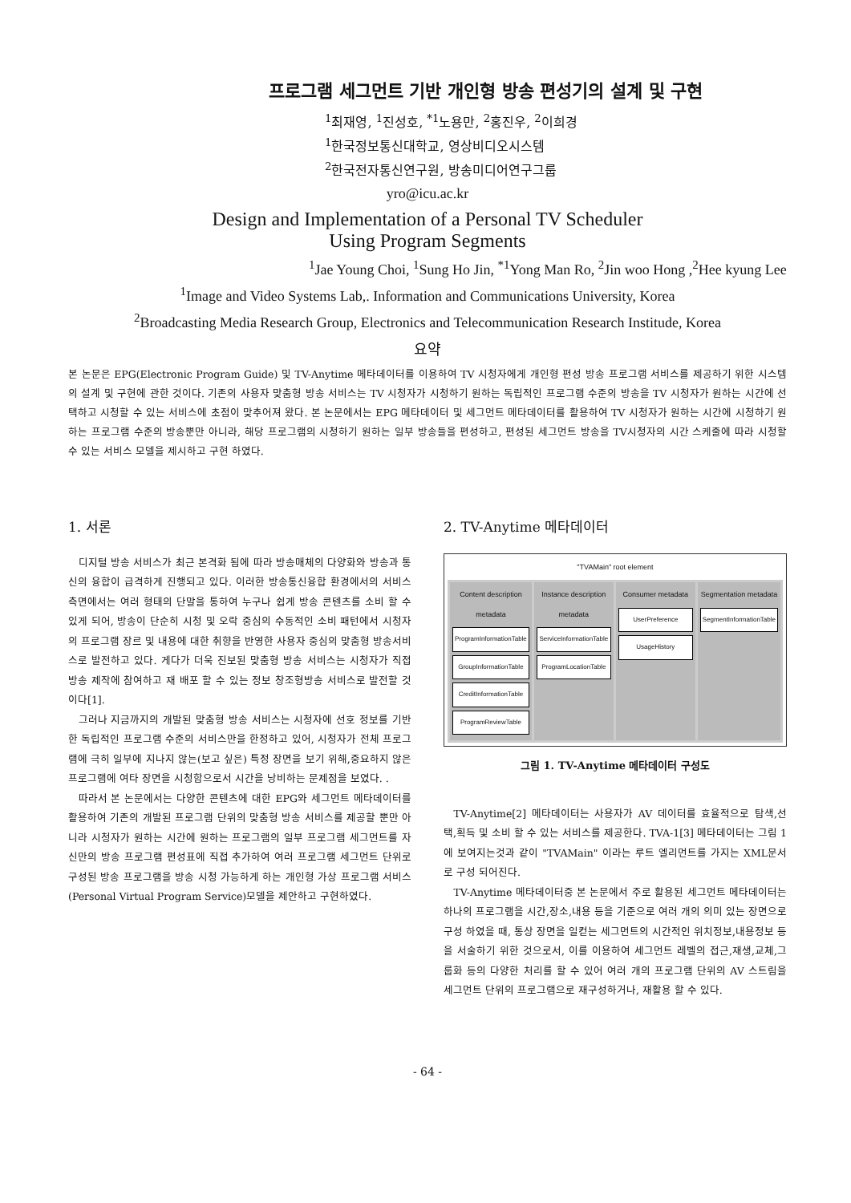프로그램 세그먼트 기반 개인형 방송 편성기의 설계 및 구현
<sup>1</sup> 최재영, <sup>1</sup>진성호, <sup>*1</sup>노용만, <sup>2</sup>홍진우, <sup>2</sup>이희경
<sup>1</sup> 한국정보통신대학교, 영상비디오시스템
<sup>2</sup> 한국전자통신연구원, 방송미디어연구그룹
yro@icu.ac.kr
Design and Implementation of a Personal TV Scheduler
Using Program Segments
<sup>1</sup> Jae Young Choi, <sup>1</sup>Sung Ho Jin, <sup>*1</sup>Yong Man Ro, <sup>2</sup>Jin woo Hong ,<sup>2</sup>Hee kyung Lee
<sup>1</sup> Image and Video Systems Lab,. Information and Communications University, Korea
<sup>2</sup> Broadcasting Media Research Group, Electronics and Telecommunication Research Institude, Korea
요약
본 논문은 EPG(Electronic Program Guide) 및 TV-Anytime 메타데이터를 이용하여 TV 시청자에게 개인형 편성 방송 프로그램 서비스를 제공하기 위한 시스템의 설계 및 구현에 관한 것이다. 기존의 사용자 맞춤형 방송 서비스는 TV 시청자가 시청하기 원하는 독립적인 프로그램 수준의 방송을 TV 시청자가 원하는 시간에 선택하고 시청할 수 있는 서비스에 초점이 맞추어져 왔다. 본 논문에서는 EPG 메타데이터 및 세그먼트 메타데이터를 활용하여 TV 시청자가 원하는 시간에 시청하기 원하는 프로그램 수준의 방송뿐만 아니라, 해당 프로그램의 시청하기 원하는 일부 방송들을 편성하고, 편성된 세그먼트 방송을 TV시청자의 시간 스케줄에 따라 시청할 수 있는 서비스 모델을 제시하고 구현 하였다.
1. 서론
디지털 방송 서비스가 최근 본격화 됨에 따라 방송매체의 다양화와 방송과 통신의 융합이 급격하게 진행되고 있다. 이러한 방송통신융합 환경에서의 서비스 측면에서는 여러 형태의 단말을 통하여 누구나 쉽게 방송 콘텐츠를 소비 할 수 있게 되어, 방송이 단순히 시청 및 오락 중심의 수동적인 소비 패턴에서 시청자의 프로그램 장르 및 내용에 대한 취향을 반영한 사용자 중심의 맞춤형 방송서비스로 발전하고 있다. 게다가 더욱 진보된 맞춤형 방송 서비스는 시청자가 직접 방송 제작에 참여하고 재 배포 할 수 있는 정보 창조형방송 서비스로 발전할 것이다[1].
그러나 지금까지의 개발된 맞춤형 방송 서비스는 시청자에 선호 정보를 기반한 독립적인 프로그램 수준의 서비스만을 한정하고 있어, 시청자가 전체 프로그램에 극히 일부에 지나지 않는(보고 싶은) 특정 장면을 보기 위해,중요하지 않은 프로그램에 여타 장면을 시청함으로서 시간을 낭비하는 문제점을 보였다. .
따라서 본 논문에서는 다양한 콘텐츠에 대한 EPG와 세그먼트 메타데이터를 활용하여 기존의 개발된 프로그램 단위의 맞춤형 방송 서비스를 제공할 뿐만 아니라 시청자가 원하는 시간에 원하는 프로그램의 일부 프로그램 세그먼트를 자신만의 방송 프로그램 편성표에 직접 추가하여 여러 프로그램 세그먼트 단위로 구성된 방송 프로그램을 방송 시청 가능하게 하는 개인형 가상 프로그램 서비스(Personal Virtual Program Service)모델을 제안하고 구현하였다.
2. TV-Anytime 메타데이터
"TVAMain" root element
Content description metadata
ProgramInformationTable
GroupInformationTable
CreditInformationTable
ProgramReviewTable
Instance description metadata
ServiceInformationTable
ProgramLocationTable
Consumer metadata
UserPreference
UsageHistory
Segmentation metadata
SegmentInformationTable
그림 1. TV-Anytime 메타데이터 구성도
TV-Anytime[2] 메타데이터는 사용자가 AV 데이터를 효율적으로 탐색,선택,획득 및 소비 할 수 있는 서비스를 제공한다. TVA-1[3] 메타데이터는 그림 1에 보여지는것과 같이 "TVAMain" 이라는 루트 엘리먼트를 가지는 XML문서로 구성 되어진다.
TV-Anytime 메타데이터중 본 논문에서 주로 활용된 세그먼트 메타데이터는 하나의 프로그램을 시간,장소,내용 등을 기준으로 여러 개의 의미 있는 장면으로 구성 하였을 때, 통상 장면을 일컫는 세그먼트의 시간적인 위치정보,내용정보 등을 서술하기 위한 것으로서, 이를 이용하여 세그먼트 레벨의 접근,재생,교체,그룹화 등의 다양한 처리를 할 수 있어 여러 개의 프로그램 단위의 AV 스트림을 세그먼트 단위의 프로그램으로 재구성하거나, 재활용 할 수 있다.
- 64 -